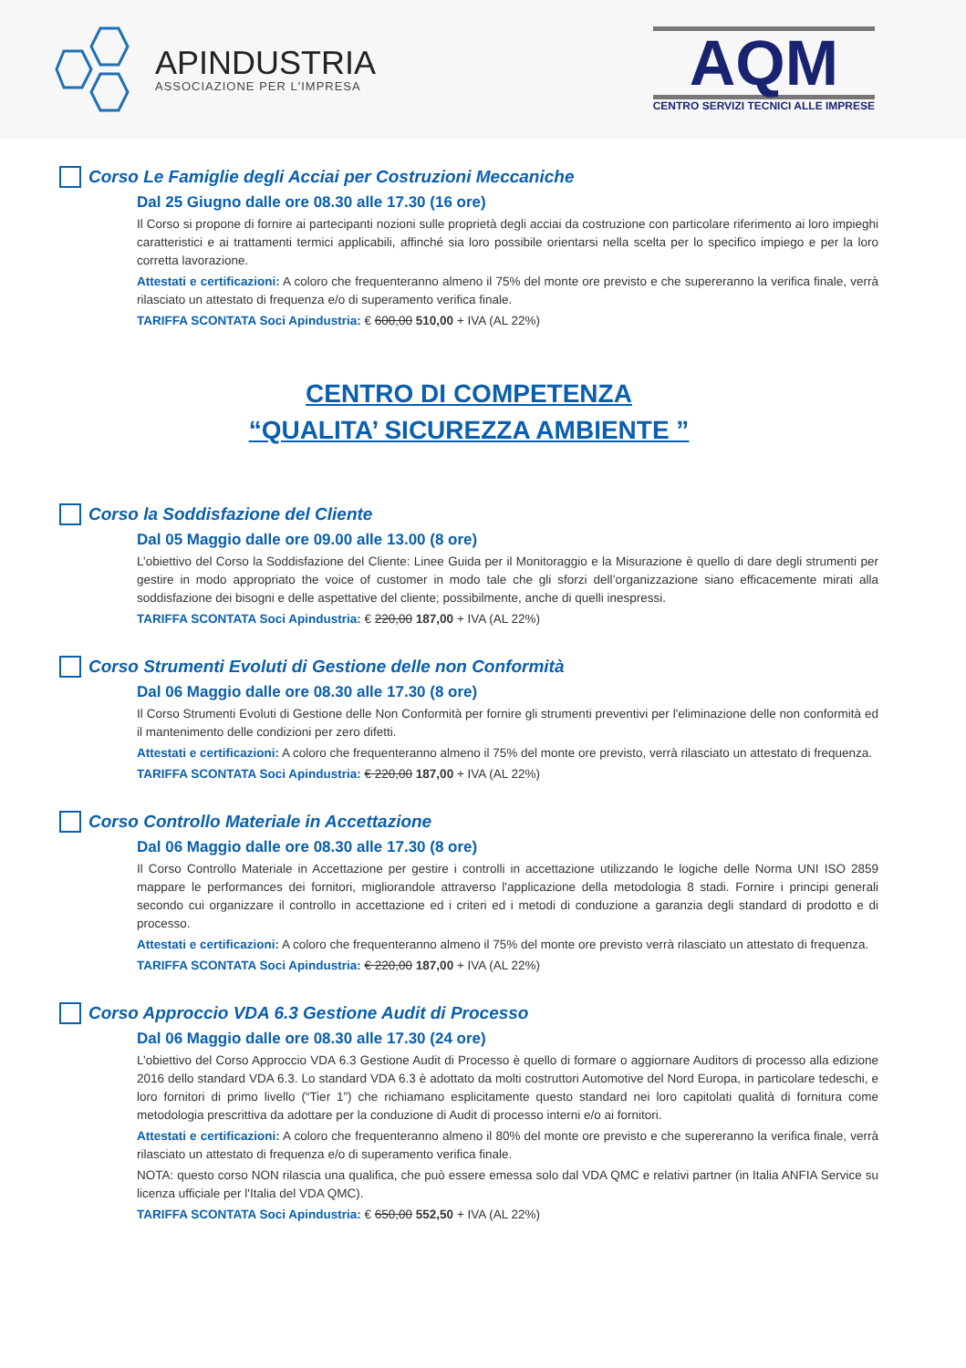APINDUSTRIA
ASSOCIAZIONE PER L'IMPRESA
AQM
CENTRO SERVIZI TECNICI ALLE IMPRESE
Corso Le Famiglie degli Acciai per Costruzioni Meccaniche
Dal 25 Giugno dalle ore 08.30 alle 17.30 (16 ore)
Il Corso si propone di fornire ai partecipanti nozioni sulle proprietà degli acciai da costruzione con particolare riferimento ai loro impieghi caratteristici e ai trattamenti termici applicabili, affinché sia loro possibile orientarsi nella scelta per lo specifico impiego e per la loro corretta lavorazione.
Attestati e certificazioni: A coloro che frequenteranno almeno il 75% del monte ore previsto e che supereranno la verifica finale, verrà rilasciato un attestato di frequenza e/o di superamento verifica finale.
TARIFFA SCONTATA Soci Apindustria: € 600,00 510,00 + IVA (AL 22%)
CENTRO DI COMPETENZA
“QUALITA’ SICUREZZA AMBIENTE ”
Corso la Soddisfazione del Cliente
Dal 05 Maggio dalle ore 09.00 alle 13.00 (8 ore)
L’obiettivo del Corso la Soddisfazione del Cliente: Linee Guida per il Monitoraggio e la Misurazione è quello di dare degli strumenti per gestire in modo appropriato the voice of customer in modo tale che gli sforzi dell’organizzazione siano efficacemente mirati alla soddisfazione dei bisogni e delle aspettative del cliente; possibilmente, anche di quelli inespressi.
TARIFFA SCONTATA Soci Apindustria: € 220,00 187,00 + IVA (AL 22%)
Corso Strumenti Evoluti di Gestione delle non Conformità
Dal 06 Maggio dalle ore 08.30 alle 17.30 (8 ore)
Il Corso Strumenti Evoluti di Gestione delle Non Conformità per fornire gli strumenti preventivi per l'eliminazione delle non conformità ed il mantenimento delle condizioni per zero difetti.
Attestati e certificazioni: A coloro che frequenteranno almeno il 75% del monte ore previsto, verrà rilasciato un attestato di frequenza.
TARIFFA SCONTATA Soci Apindustria: € 220,00 187,00 + IVA (AL 22%)
Corso Controllo Materiale in Accettazione
Dal 06 Maggio dalle ore 08.30 alle 17.30 (8 ore)
Il Corso Controllo Materiale in Accettazione per gestire i controlli in accettazione utilizzando le logiche delle Norma UNI ISO 2859 mappare le performances dei fornitori, migliorandole attraverso l'applicazione della metodologia 8 stadi. Fornire i principi generali secondo cui organizzare il controllo in accettazione ed i criteri ed i metodi di conduzione a garanzia degli standard di prodotto e di processo.
Attestati e certificazioni: A coloro che frequenteranno almeno il 75% del monte ore previsto verrà rilasciato un attestato di frequenza.
TARIFFA SCONTATA Soci Apindustria: € 220,00 187,00 + IVA (AL 22%)
Corso Approccio VDA 6.3 Gestione Audit di Processo
Dal 06 Maggio dalle ore 08.30 alle 17.30 (24 ore)
L’obiettivo del Corso Approccio VDA 6.3 Gestione Audit di Processo è quello di formare o aggiornare Auditors di processo alla edizione 2016 dello standard VDA 6.3. Lo standard VDA 6.3 è adottato da molti costruttori Automotive del Nord Europa, in particolare tedeschi, e loro fornitori di primo livello (“Tier 1”) che richiamano esplicitamente questo standard nei loro capitolati qualità di fornitura come metodologia prescrittiva da adottare per la conduzione di Audit di processo interni e/o ai fornitori.
Attestati e certificazioni: A coloro che frequenteranno almeno il 80% del monte ore previsto e che supereranno la verifica finale, verrà rilasciato un attestato di frequenza e/o di superamento verifica finale.
NOTA: questo corso NON rilascia una qualifica, che può essere emessa solo dal VDA QMC e relativi partner (in Italia ANFIA Service su licenza ufficiale per l'Italia del VDA QMC).
TARIFFA SCONTATA Soci Apindustria: € 650,00 552,50 + IVA (AL 22%)